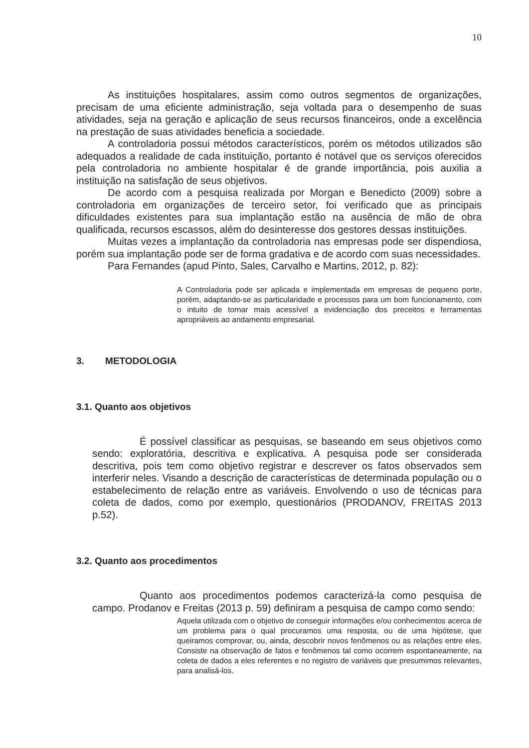10
As instituições hospitalares, assim como outros segmentos de organizações, precisam de uma eficiente administração, seja voltada para o desempenho de suas atividades, seja na geração e aplicação de seus recursos financeiros, onde a excelência na prestação de suas atividades beneficia a sociedade.
A controladoria possui métodos característicos, porém os métodos utilizados são adequados a realidade de cada instituição, portanto é notável que os serviços oferecidos pela controladoria no ambiente hospitalar é de grande importância, pois auxilia a instituição na satisfação de seus objetivos.
De acordo com a pesquisa realizada por Morgan e Benedicto (2009) sobre a controladoria em organizações de terceiro setor, foi verificado que as principais dificuldades existentes para sua implantação estão na ausência de mão de obra qualificada, recursos escassos, além do desinteresse dos gestores dessas instituições.
Muitas vezes a implantação da controladoria nas empresas pode ser dispendiosa, porém sua implantação pode ser de forma gradativa e de acordo com suas necessidades.
Para Fernandes (apud Pinto, Sales, Carvalho e Martins, 2012, p. 82):
A Controladoria pode ser aplicada e implementada em empresas de pequeno porte, porém, adaptando-se as particularidade e processos para um bom funcionamento, com o intuito de tornar mais acessível a evidenciação dos preceitos e ferramentas apropriáveis ao andamento empresarial.
3. METODOLOGIA
3.1. Quanto aos objetivos
É possível classificar as pesquisas, se baseando em seus objetivos como sendo: exploratória, descritiva e explicativa. A pesquisa pode ser considerada descritiva, pois tem como objetivo registrar e descrever os fatos observados sem interferir neles. Visando a descrição de características de determinada população ou o estabelecimento de relação entre as variáveis. Envolvendo o uso de técnicas para coleta de dados, como por exemplo, questionários (PRODANOV, FREITAS 2013 p.52).
3.2. Quanto aos procedimentos
Quanto aos procedimentos podemos caracterizá-la como pesquisa de campo. Prodanov e Freitas (2013 p. 59) definiram a pesquisa de campo como sendo:
Aquela utilizada com o objetivo de conseguir informações e/ou conhecimentos acerca de um problema para o qual procuramos uma resposta, ou de uma hipótese, que queiramos comprovar, ou, ainda, descobrir novos fenômenos ou as relações entre eles. Consiste na observação de fatos e fenômenos tal como ocorrem espontaneamente, na coleta de dados a eles referentes e no registro de variáveis que presumimos relevantes, para analisá-los.